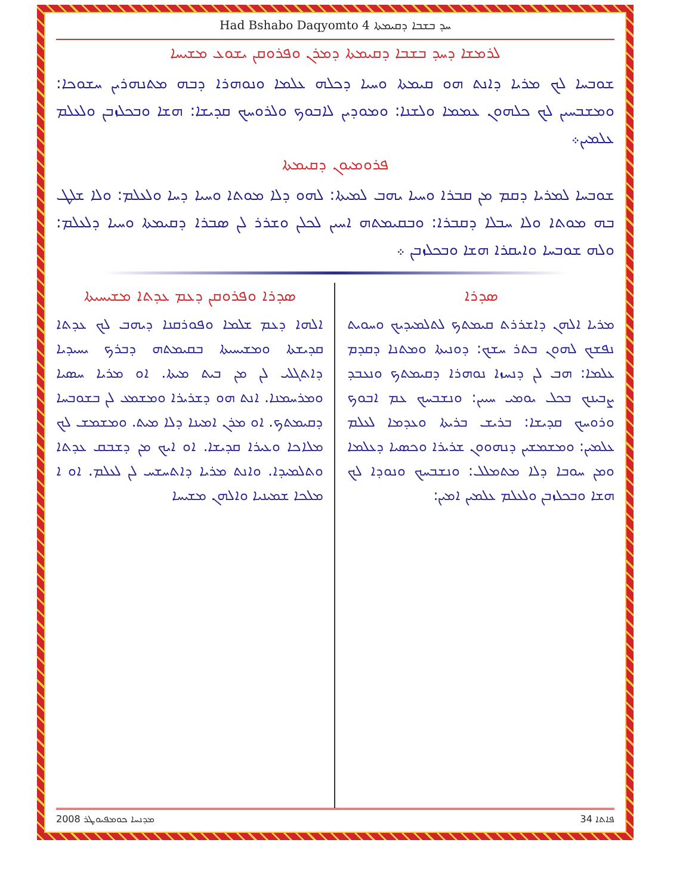Had Bshabo Daqyomto 4 ܚܕ ܒܫܒܐ ܕܩܝܡܬܐ
ܠܪܡܫܐ ܕܚܕ ܒܫܒܐ ܕܩܝܡܬܐ ܕܡܪܢ ܘܦܪܘܩܢ ܝܫܘܥ ܡܫܝܚܐ
ܫܘܒܚܐ ܠܟ ܡܪܝܐ ܕܐܢܬ ܗܘ ܩܝܡܬܐ ܘܚܝܐ ܕܟܠܗ ܥܠܡܐ ܘܢܘܗܪܐ ܕܒܗ ܡܬܢܗܪܝܢ ܚܫܘܟܐ: ܘܡܫܒܚܝܢ ܠܟ ܟܠܗܘܢ ܥܡܡܐ ܘܠܫܢܐ: ܘܡܘܕܝܢ ܠܐܒܘܟ ܘܠܪܘܚܟ ܩܕܝܫܐ: ܗܫܐ ܘܒܟܠܙܒܢ ܘܠܥܠܡ ܥܠܡܝܢ܀
ܦܪܘܡܝܘܢ ܕܩܝܡܬܐ
ܫܘܒܚܐ ܠܡܪܝܐ ܕܩܡ ܡܢ ܩܒܪܐ ܘܚܝܐ ܝܗܒ ܠܡܝܬܐ: ܠܗܘ ܕܠܐ ܡܘܬܐ ܘܚܝܐ ܕܚܐ ܘܠܥܠܡ: ܘܠܐ ܫܠܛ ܒܗ ܡܘܬܐ ܘܠܐ ܚܒܠܐ ܕܩܒܪܐ: ܘܒܩܝܡܬܗ ܐܚܝܢ ܠܟܠܢ ܘܫܪܪ ܠܢ ܣܒܪܐ ܕܩܝܡܬܐ ܘܚܝܐ ܕܠܥܠܡ: ܘܠܗ ܫܘܒܚܐ ܘܐܝܩܪܐ ܗܫܐ ܘܒܟܠܙܒܢ ܀
ܣܕܪܐ
ܡܪܝܐ ܐܠܗܢ ܕܐܫܪܪܬ ܩܝܡܬܟ ܠܬܠܡܝܕܝܟ ܘܚܘܝܬ ܢܦܫܟ ܠܗܘܢ ܒܬܪ ܚܫܟ: ܕܘܢܝܬܐ ܘܡܬܢܐ ܕܩܕܡ ܥܠܡܐ: ܗܒ ܠܢ ܕܢܚܙܐ ܢܘܗܪܐ ܕܩܝܡܬܟ ܘܢܥܒܕ ܨܒܝܢܟ ܒܟܠ ܝܘܡܝ ܚܝܝܢ: ܘܢܫܒܚܟ ܥܡ ܐܒܘܟ ܘܪܘܚܟ ܩܕܝܫܐ: ܒܪܝܫ ܒܪܝܬܐ ܘܥܕܡܐ ܠܥܠܡ ܥܠܡܝܢ: ܘܡܫܡܫܝܢ ܕܢܗܘܘܢ ܫܪܝܪܐ ܘܟܣܝܐ ܕܥܠܡܐ ܘܡܢ ܚܘܒܐ ܕܠܐ ܡܬܡܠܠ: ܘܢܫܒܚܟ ܘܢܘܕܐ ܠܟ ܗܫܐ ܘܒܟܠܙܒܢ ܘܠܥܠܡ ܥܠܡܝܢ ܐܡܝܢ:
ܣܕܪܐ ܘܦܪܘܩܢ ܕܥܡ ܥܕܬܐ ܡܫܝܚܝܬܐ
ܐܠܗܐ ܕܥܡ ܫܠܡܐ ܘܦܘܪܩܢܐ ܕܝܗܒ ܠܟ ܥܕܬܐ ܩܕܝܫܬܐ ܘܡܫܝܚܝܬܐ ܒܩܝܡܬܗ ܕܒܪܟ ܝܚܝܕܝܐ ܕܐܬܓܠܝ ܠܢ ܡܢ ܒܝܬ ܡܝܬܐ. ܐܘ ܡܪܝܐ ܚܣܝܐ ܘܡܪܚܡܢܐ. ܐܢܬ ܗܘ ܕܫܪܝܪܐ ܘܡܫܡܥ ܠܢ ܒܫܘܒܚܐ ܕܩܝܡܬܟ. ܐܘ ܡܪܢ ܐܡܝܢܐ ܕܠܐ ܡܝܬ. ܘܡܫܡܫ ܠܟ ܡܠܐܟܐ ܘܥܝܪܐ ܩܕܝܫܐ. ܐܘ ܐܝܟ ܡܢ ܕܫܒܩ ܥܕܬܐ ܘܬܠܡܝܕܐ. ܘܐܢܬ ܡܪܝܐ ܕܐܬܚܫܚ ܠܢ ܠܥܠܡ. ܐܘ ܐ ܡܠܟܐ ܫܡܝܢܝܐ ܘܐܠܗܢ ܡܫܝܚܐ
ܦܐܬܐ 34 ܡܕܢܚܐ ܟܘܡܦܝܘܛܪ 2008